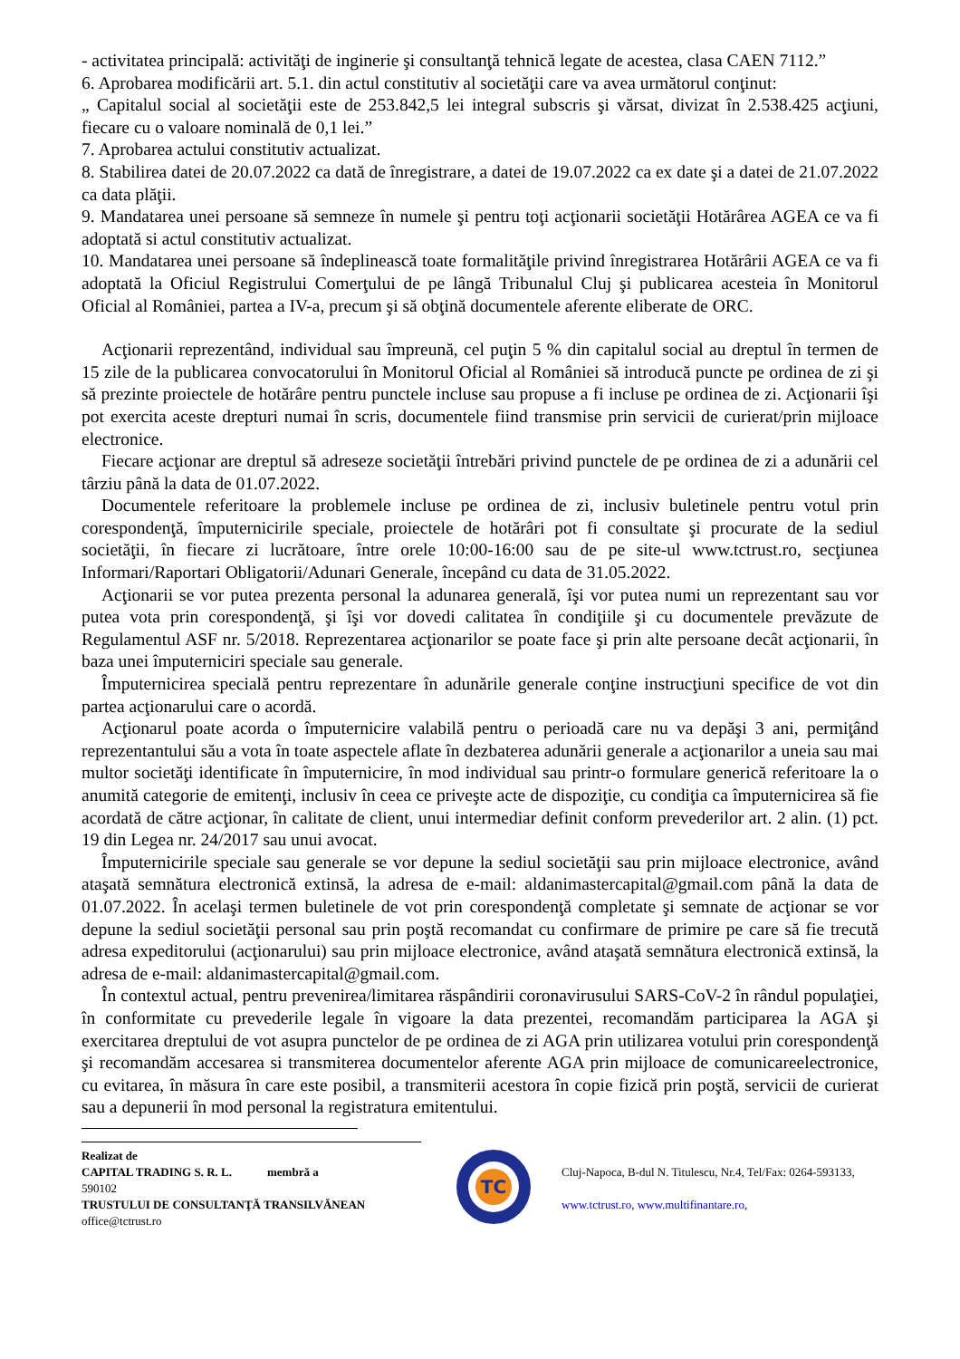- activitatea principală: activităţi de inginerie şi consultanţă tehnică legate de acestea, clasa CAEN 7112.”
6. Aprobarea modificării art. 5.1. din actul constitutiv al societăţii care va avea următorul conţinut:
„ Capitalul social al societăţii este de 253.842,5 lei integral subscris şi vărsat, divizat în 2.538.425 acţiuni, fiecare cu o valoare nominală de 0,1 lei.”
7. Aprobarea actului constitutiv actualizat.
8. Stabilirea datei de 20.07.2022 ca dată de înregistrare, a datei de 19.07.2022 ca ex date şi a datei de 21.07.2022 ca data plăţii.
9. Mandatarea unei persoane să semneze în numele şi pentru toţi acţionarii societăţii Hotărârea AGEA ce va fi adoptată si actul constitutiv actualizat.
10. Mandatarea unei persoane să îndeplinească toate formalităţile privind înregistrarea Hotărârii AGEA ce va fi adoptată la Oficiul Registrului Comerţului de pe lângă Tribunalul Cluj şi publicarea acesteia în Monitorul Oficial al României, partea a IV-a, precum şi să obţină documentele aferente eliberate de ORC.
Acţionarii reprezentând, individual sau împreună, cel puţin 5 % din capitalul social au dreptul în termen de 15 zile de la publicarea convocatorului în Monitorul Oficial al României să introducă puncte pe ordinea de zi şi să prezinte proiectele de hotărâre pentru punctele incluse sau propuse a fi incluse pe ordinea de zi. Acţionarii îşi pot exercita aceste drepturi numai în scris, documentele fiind transmise prin servicii de curierat/prin mijloace electronice.
Fiecare acţionar are dreptul să adreseze societăţii întrebări privind punctele de pe ordinea de zi a adunării cel târziu până la data de 01.07.2022.
Documentele referitoare la problemele incluse pe ordinea de zi, inclusiv buletinele pentru votul prin corespondenţă, împuternicirile speciale, proiectele de hotărâri pot fi consultate şi procurate de la sediul societăţii, în fiecare zi lucrătoare, între orele 10:00-16:00 sau de pe site-ul www.tctrust.ro, secţiunea Informari/Raportari Obligatorii/Adunari Generale, începând cu data de 31.05.2022.
Acţionarii se vor putea prezenta personal la adunarea generală, îşi vor putea numi un reprezentant sau vor putea vota prin corespondenţă, şi îşi vor dovedi calitatea în condiţiile şi cu documentele prevăzute de Regulamentul ASF nr. 5/2018. Reprezentarea acţionarilor se poate face şi prin alte persoane decât acţionarii, în baza unei împuterniciri speciale sau generale.
Împuternicirea specială pentru reprezentare în adunările generale conţine instrucţiuni specifice de vot din partea acţionarului care o acordă.
Acţionarul poate acorda o împuternicire valabilă pentru o perioadă care nu va depăşi 3 ani, permiţând reprezentantului său a vota în toate aspectele aflate în dezbaterea adunării generale a acţionarilor a uneia sau mai multor societăţi identificate în împuternicire, în mod individual sau printr-o formulare generică referitoare la o anumită categorie de emitenţi, inclusiv în ceea ce priveşte acte de dispoziţie, cu condiţia ca împuternicirea să fie acordată de către acţionar, în calitate de client, unui intermediar definit conform prevederilor art. 2 alin. (1) pct. 19 din Legea nr. 24/2017 sau unui avocat.
Împuternicirile speciale sau generale se vor depune la sediul societăţii sau prin mijloace electronice, având ataşată semnătura electronică extinsă, la adresa de e-mail: aldanimastercapital@gmail.com până la data de 01.07.2022. În acelaşi termen buletinele de vot prin corespondenţă completate şi semnate de acţionar se vor depune la sediul societăţii personal sau prin poştă recomandat cu confirmare de primire pe care să fie trecută adresa expeditorului (acţionarului) sau prin mijloace electronice, având ataşată semnătura electronică extinsă, la adresa de e-mail: aldanimastercapital@gmail.com.
În contextul actual, pentru prevenirea/limitarea răspândirii coronavirusului SARS-CoV-2 în rândul populaţiei, în conformitate cu prevederile legale în vigoare la data prezentei, recomandăm participarea la AGA şi exercitarea dreptului de vot asupra punctelor de pe ordinea de zi AGA prin utilizarea votului prin corespondenţă şi recomandăm accesarea si transmiterea documentelor aferente AGA prin mijloace de comunicareelectronice, cu evitarea, în măsura în care este posibil, a transmiterii acestora în copie fizică prin poştă, servicii de curierat sau a depunerii în mod personal la registratura emitentului.
Realizat de
CAPITAL TRADING S. R. L. membră a
590102
TRUSTULUI DE CONSULTANŢĂ TRANSILVĂNEAN
office@tctrust.ro
TC
Cluj-Napoca, B-dul N. Titulescu, Nr.4, Tel/Fax: 0264-593133,
www.tctrust.ro, www.multifinantare.ro,